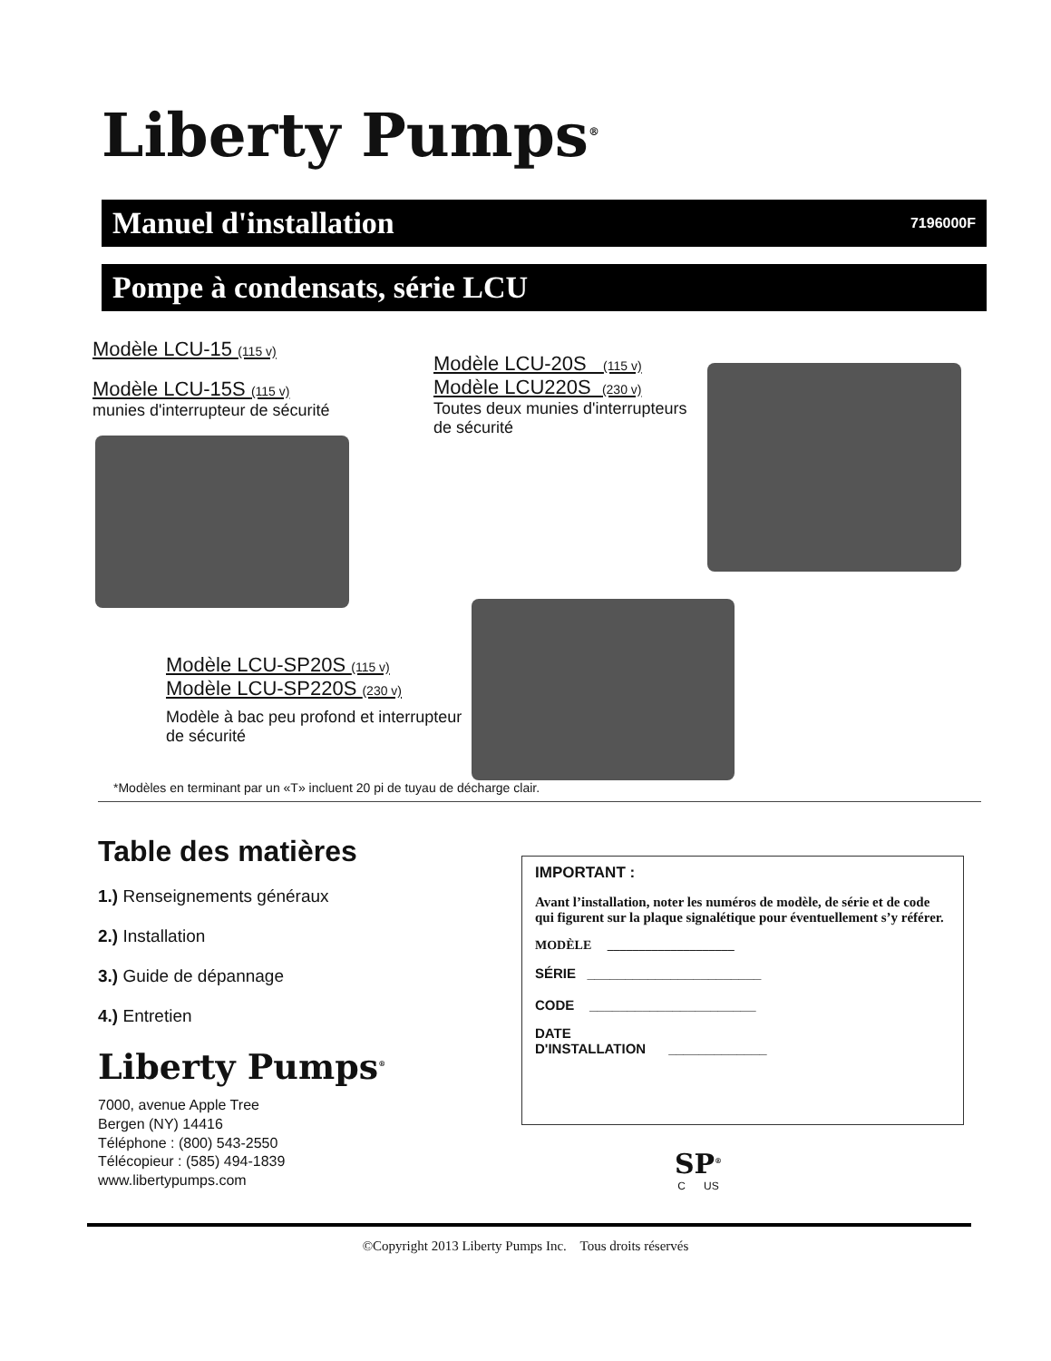Liberty Pumps<sup>®</sup>
Manuel d'installation 7196000F
Pompe à condensats, série LCU
Modèle LCU-15 (115 v)
Modèle LCU-15S (115 v)
munies d'interrupteur de sécurité
Modèle LCU-20S (115 v)
Modèle LCU220S (230 v)
Toutes deux munies d'interrupteurs de sécurité
Modèle LCU-SP20S (115 v)
Modèle LCU-SP220S (230 v)
Modèle à bac peu profond et interrupteur de sécurité
*Modèles en terminant par un «T» incluent 20 pi de tuyau de décharge clair.
Table des matières
1.) Renseignements généraux
2.) Installation
3.) Guide de dépannage
4.) Entretien
Liberty Pumps<sup>®</sup>
7000, avenue Apple Tree
Bergen (NY) 14416
Téléphone : (800) 543-2550
Télécopieur : (585) 494-1839
www.libertypumps.com
IMPORTANT :
Avant l’installation, noter les numéros de modèle, de série et de code qui figurent sur la plaque signalétique pour éventuellement s’y référer.
MODÈLE ____________________
SÉRIE _______________________
CODE ______________________
DATE
D'INSTALLATION _____________
SP<sup>®</sup>
C US
©Copyright 2013 Liberty Pumps Inc. Tous droits réservés